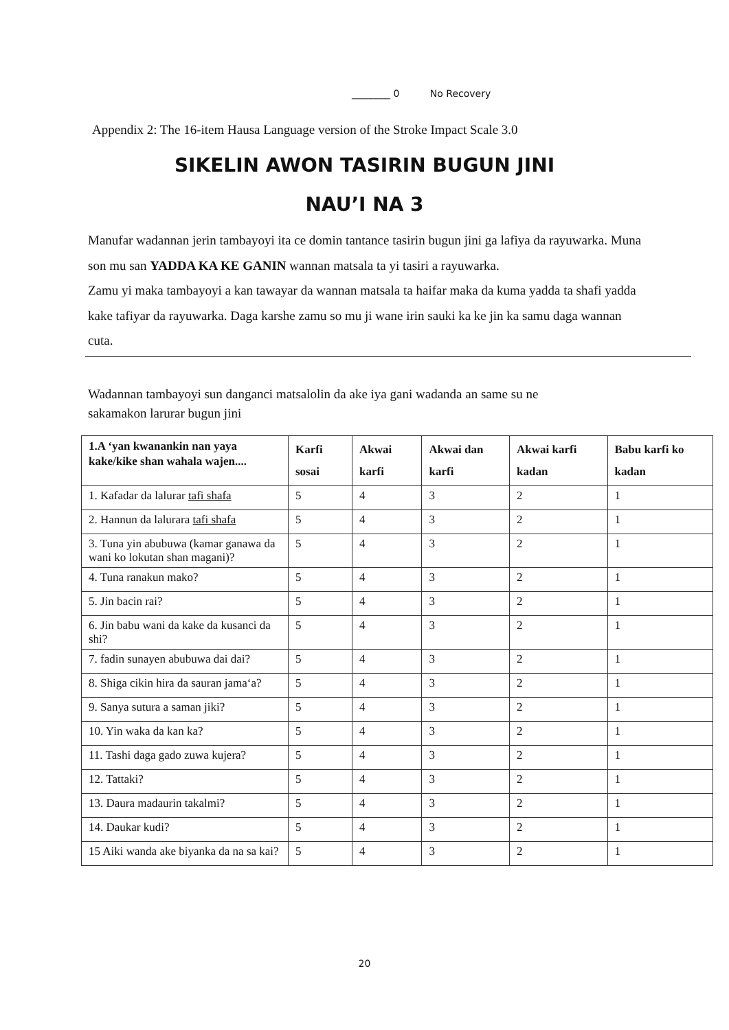________ 0 No Recovery
Appendix 2: The 16-item Hausa Language version of the Stroke Impact Scale 3.0
SIKELIN AWON TASIRIN BUGUN JINI
NAU’I NA 3
Manufar wadannan jerin tambayoyi ita ce domin tantance tasirin bugun jini ga lafiya da rayuwarka. Muna son mu san YADDA KA KE GANIN wannan matsala ta yi tasiri a rayuwarka.
Zamu yi maka tambayoyi a kan tawayar da wannan matsala ta haifar maka da kuma yadda ta shafi yadda kake tafiyar da rayuwarka. Daga karshe zamu so mu ji wane irin sauki ka ke jin ka samu daga wannan cuta.
Wadannan tambayoyi sun danganci matsalolin da ake iya gani wadanda an same su ne
sakamakon larurar bugun jini
| 1.A ‘yan kwanankin nan yaya kake/kike shan wahala wajen.... | Karfi sosai | Akwai karfi | Akwai dan karfi | Akwai karfi kadan | Babu karfi ko kadan |
| --- | --- | --- | --- | --- | --- |
| 1. Kafadar da lalurar tafi shafa | 5 | 4 | 3 | 2 | 1 |
| 2. Hannun da lalurara tafi shafa | 5 | 4 | 3 | 2 | 1 |
| 3. Tuna yin abubuwa (kamar ganawa da wani ko lokutan shan magani)? | 5 | 4 | 3 | 2 | 1 |
| 4. Tuna ranakun mako? | 5 | 4 | 3 | 2 | 1 |
| 5. Jin bacin rai? | 5 | 4 | 3 | 2 | 1 |
| 6. Jin babu wani da kake da kusanci da shi? | 5 | 4 | 3 | 2 | 1 |
| 7. fadin sunayen abubuwa dai dai? | 5 | 4 | 3 | 2 | 1 |
| 8. Shiga cikin hira da sauran jama‘a? | 5 | 4 | 3 | 2 | 1 |
| 9. Sanya sutura a saman jiki? | 5 | 4 | 3 | 2 | 1 |
| 10. Yin waka da kan ka? | 5 | 4 | 3 | 2 | 1 |
| 11. Tashi daga gado zuwa kujera? | 5 | 4 | 3 | 2 | 1 |
| 12. Tattaki? | 5 | 4 | 3 | 2 | 1 |
| 13. Daura madaurin takalmi? | 5 | 4 | 3 | 2 | 1 |
| 14. Daukar kudi? | 5 | 4 | 3 | 2 | 1 |
| 15 Aiki wanda ake biyanka da na sa kai? | 5 | 4 | 3 | 2 | 1 |
20